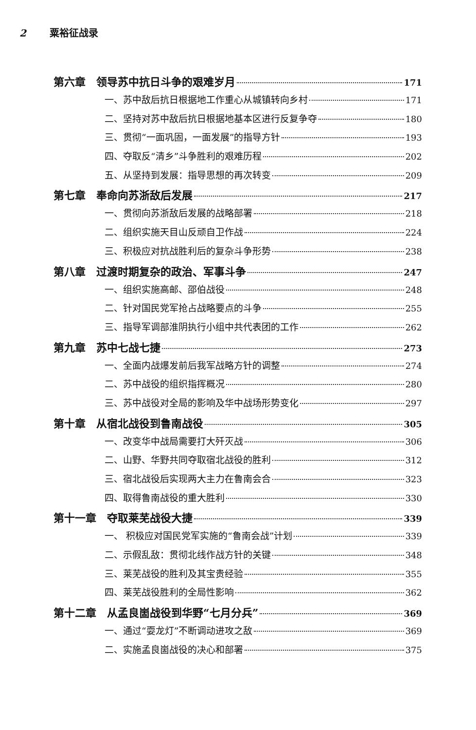2 粟裕征战录
第六章　领导苏中抗日斗争的艰难岁月 171
一、苏中敌后抗日根据地工作重心从城镇转向乡村 171
二、坚持对苏中敌后抗日根据地基本区进行反复争夺 180
三、贯彻“一面巩固，一面发展”的指导方针 193
四、夺取反“清乡”斗争胜利的艰难历程 202
五、从坚持到发展：指导思想的再次转变 209
第七章　奉命向苏浙敌后发展 217
一、贯彻向苏浙敌后发展的战略部署 218
二、组织实施天目山反顽自卫作战 224
三、积极应对抗战胜利后的复杂斗争形势 238
第八章　过渡时期复杂的政治、军事斗争 247
一、组织实施高邮、邵伯战役 248
二、针对国民党军抢占战略要点的斗争 255
三、指导军调部淮阴执行小组中共代表团的工作 262
第九章　苏中七战七捷 273
一、全面内战爆发前后我军战略方针的调整 274
二、苏中战役的组织指挥概况 280
三、苏中战役对全局的影响及华中战场形势变化 297
第十章　从宿北战役到鲁南战役 305
一、改变华中战局需要打大歼灭战 306
二、山野、华野共同夺取宿北战役的胜利 312
三、宿北战役后实现两大主力在鲁南会合 323
四、取得鲁南战役的重大胜利 330
第十一章　夺取莱芜战役大捷 339
一、 积极应对国民党军实施的“鲁南会战”计划 339
二、示假乱敌：贯彻北线作战方针的关键 348
三、莱芜战役的胜利及其宝贵经验 355
四、莱芜战役胜利的全局性影响 362
第十二章　从孟良崮战役到华野“七月分兵” 369
一、通过“耍龙灯”不断调动进攻之敌 369
二、实施孟良崮战役的决心和部署 375